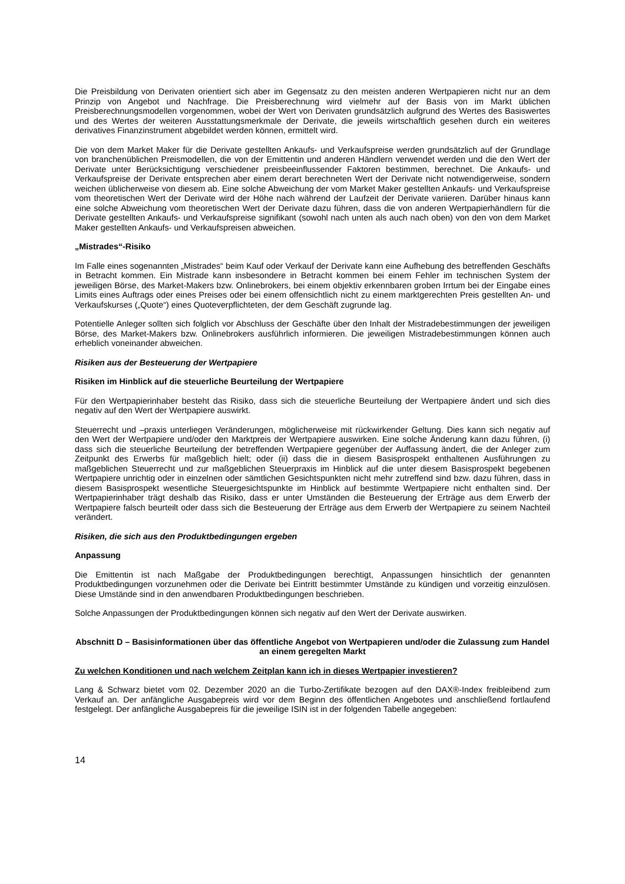Die Preisbildung von Derivaten orientiert sich aber im Gegensatz zu den meisten anderen Wertpapieren nicht nur an dem Prinzip von Angebot und Nachfrage. Die Preisberechnung wird vielmehr auf der Basis von im Markt üblichen Preisberechnungsmodellen vorgenommen, wobei der Wert von Derivaten grundsätzlich aufgrund des Wertes des Basiswertes und des Wertes der weiteren Ausstattungsmerkmale der Derivate, die jeweils wirtschaftlich gesehen durch ein weiteres derivatives Finanzinstrument abgebildet werden können, ermittelt wird.
Die von dem Market Maker für die Derivate gestellten Ankaufs- und Verkaufspreise werden grundsätzlich auf der Grundlage von branchenüblichen Preismodellen, die von der Emittentin und anderen Händlern verwendet werden und die den Wert der Derivate unter Berücksichtigung verschiedener preisbeeinflussender Faktoren bestimmen, berechnet. Die Ankaufs- und Verkaufspreise der Derivate entsprechen aber einem derart berechneten Wert der Derivate nicht notwendigerweise, sondern weichen üblicherweise von diesem ab. Eine solche Abweichung der vom Market Maker gestellten Ankaufs- und Verkaufspreise vom theoretischen Wert der Derivate wird der Höhe nach während der Laufzeit der Derivate variieren. Darüber hinaus kann eine solche Abweichung vom theoretischen Wert der Derivate dazu führen, dass die von anderen Wertpapierhändlern für die Derivate gestellten Ankaufs- und Verkaufspreise signifikant (sowohl nach unten als auch nach oben) von den von dem Market Maker gestellten Ankaufs- und Verkaufspreisen abweichen.
„Mistrades“-Risiko
Im Falle eines sogenannten „Mistrades“ beim Kauf oder Verkauf der Derivate kann eine Aufhebung des betreffenden Geschäfts in Betracht kommen. Ein Mistrade kann insbesondere in Betracht kommen bei einem Fehler im technischen System der jeweiligen Börse, des Market-Makers bzw. Onlinebrokers, bei einem objektiv erkennbaren groben Irrtum bei der Eingabe eines Limits eines Auftrags oder eines Preises oder bei einem offensichtlich nicht zu einem marktgerechten Preis gestellten An- und Verkaufskurses („Quote“) eines Quoteverpflichteten, der dem Geschäft zugrunde lag.
Potentielle Anleger sollten sich folglich vor Abschluss der Geschäfte über den Inhalt der Mistradebestimmungen der jeweiligen Börse, des Market-Makers bzw. Onlinebrokers ausführlich informieren. Die jeweiligen Mistradebestimmungen können auch erheblich voneinander abweichen.
Risiken aus der Besteuerung der Wertpapiere
Risiken im Hinblick auf die steuerliche Beurteilung der Wertpapiere
Für den Wertpapierinhaber besteht das Risiko, dass sich die steuerliche Beurteilung der Wertpapiere ändert und sich dies negativ auf den Wert der Wertpapiere auswirkt.
Steuerrecht und –praxis unterliegen Veränderungen, möglicherweise mit rückwirkender Geltung. Dies kann sich negativ auf den Wert der Wertpapiere und/oder den Marktpreis der Wertpapiere auswirken. Eine solche Änderung kann dazu führen, (i) dass sich die steuerliche Beurteilung der betreffenden Wertpapiere gegenüber der Auffassung ändert, die der Anleger zum Zeitpunkt des Erwerbs für maßgeblich hielt; oder (ii) dass die in diesem Basisprospekt enthaltenen Ausführungen zu maßgeblichen Steuerrecht und zur maßgeblichen Steuerpraxis im Hinblick auf die unter diesem Basisprospekt begebenen Wertpapiere unrichtig oder in einzelnen oder sämtlichen Gesichtspunkten nicht mehr zutreffend sind bzw. dazu führen, dass in diesem Basisprospekt wesentliche Steuergesichtspunkte im Hinblick auf bestimmte Wertpapiere nicht enthalten sind. Der Wertpapierinhaber trägt deshalb das Risiko, dass er unter Umständen die Besteuerung der Erträge aus dem Erwerb der Wertpapiere falsch beurteilt oder dass sich die Besteuerung der Erträge aus dem Erwerb der Wertpapiere zu seinem Nachteil verändert.
Risiken, die sich aus den Produktbedingungen ergeben
Anpassung
Die Emittentin ist nach Maßgabe der Produktbedingungen berechtigt, Anpassungen hinsichtlich der genannten Produktbedingungen vorzunehmen oder die Derivate bei Eintritt bestimmter Umstände zu kündigen und vorzeitig einzulösen. Diese Umstände sind in den anwendbaren Produktbedingungen beschrieben.
Solche Anpassungen der Produktbedingungen können sich negativ auf den Wert der Derivate auswirken.
Abschnitt D – Basisinformationen über das öffentliche Angebot von Wertpapieren und/oder die Zulassung zum Handel an einem geregelten Markt
Zu welchen Konditionen und nach welchem Zeitplan kann ich in dieses Wertpapier investieren?
Lang & Schwarz bietet vom 02. Dezember 2020 an die Turbo-Zertifikate bezogen auf den DAX®-Index freibleibend zum Verkauf an. Der anfängliche Ausgabepreis wird vor dem Beginn des öffentlichen Angebotes und anschließend fortlaufend festgelegt. Der anfängliche Ausgabepreis für die jeweilige ISIN ist in der folgenden Tabelle angegeben:
14